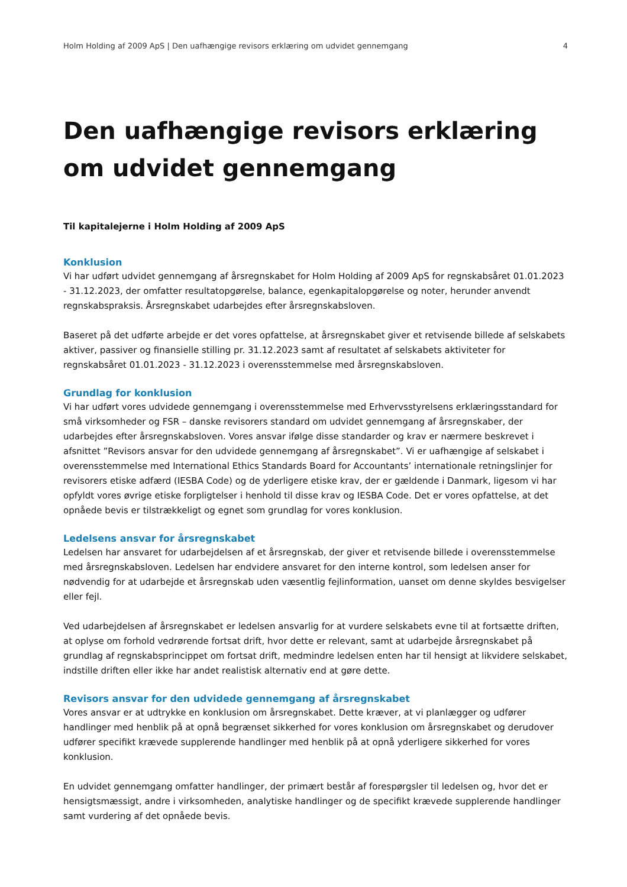Holm Holding af 2009 ApS | Den uafhængige revisors erklæring om udvidet gennemgang 4
Den uafhængige revisors erklæring om udvidet gennemgang
Til kapitalejerne i Holm Holding af 2009 ApS
Konklusion
Vi har udført udvidet gennemgang af årsregnskabet for Holm Holding af 2009 ApS for regnskabsåret 01.01.2023 - 31.12.2023, der omfatter resultatopgørelse, balance, egenkapitalopgørelse og noter, herunder anvendt regnskabspraksis. Årsregnskabet udarbejdes efter årsregnskabsloven.
Baseret på det udførte arbejde er det vores opfattelse, at årsregnskabet giver et retvisende billede af selskabets aktiver, passiver og finansielle stilling pr. 31.12.2023 samt af resultatet af selskabets aktiviteter for regnskabsåret 01.01.2023 - 31.12.2023 i overensstemmelse med årsregnskabsloven.
Grundlag for konklusion
Vi har udført vores udvidede gennemgang i overensstemmelse med Erhvervsstyrelsens erklæringsstandard for små virksomheder og FSR – danske revisorers standard om udvidet gennemgang af årsregnskaber, der udarbejdes efter årsregnskabsloven. Vores ansvar ifølge disse standarder og krav er nærmere beskrevet i afsnittet ”Revisors ansvar for den udvidede gennemgang af årsregnskabet”. Vi er uafhængige af selskabet i overensstemmelse med International Ethics Standards Board for Accountants’ internationale retningslinjer for revisorers etiske adfærd (IESBA Code) og de yderligere etiske krav, der er gældende i Danmark, ligesom vi har opfyldt vores øvrige etiske forpligtelser i henhold til disse krav og IESBA Code. Det er vores opfattelse, at det opnåede bevis er tilstrækkeligt og egnet som grundlag for vores konklusion.
Ledelsens ansvar for årsregnskabet
Ledelsen har ansvaret for udarbejdelsen af et årsregnskab, der giver et retvisende billede i overensstemmelse med årsregnskabsloven. Ledelsen har endvidere ansvaret for den interne kontrol, som ledelsen anser for nødvendig for at udarbejde et årsregnskab uden væsentlig fejlinformation, uanset om denne skyldes besvigelser eller fejl.
Ved udarbejdelsen af årsregnskabet er ledelsen ansvarlig for at vurdere selskabets evne til at fortsætte driften, at oplyse om forhold vedrørende fortsat drift, hvor dette er relevant, samt at udarbejde årsregnskabet på grundlag af regnskabsprincippet om fortsat drift, medmindre ledelsen enten har til hensigt at likvidere selskabet, indstille driften eller ikke har andet realistisk alternativ end at gøre dette.
Revisors ansvar for den udvidede gennemgang af årsregnskabet
Vores ansvar er at udtrykke en konklusion om årsregnskabet. Dette kræver, at vi planlægger og udfører handlinger med henblik på at opnå begrænset sikkerhed for vores konklusion om årsregnskabet og derudover udfører specifikt krævede supplerende handlinger med henblik på at opnå yderligere sikkerhed for vores konklusion.
En udvidet gennemgang omfatter handlinger, der primært består af forespørgsler til ledelsen og, hvor det er hensigtsmæssigt, andre i virksomheden, analytiske handlinger og de specifikt krævede supplerende handlinger samt vurdering af det opnåede bevis.